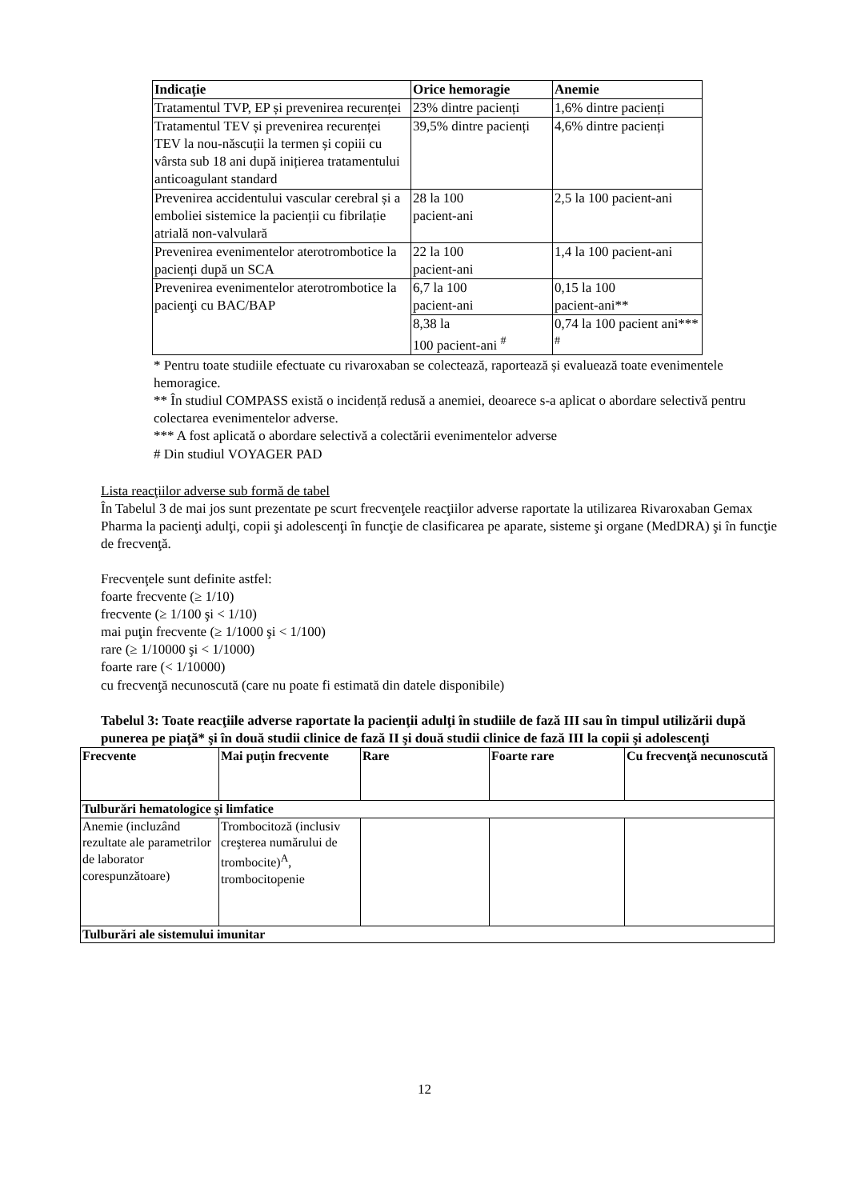| Indicație | Orice hemoragie | Anemie |
| --- | --- | --- |
| Tratamentul TVP, EP și prevenirea recurenței | 23% dintre pacienți | 1,6% dintre pacienți |
| Tratamentul TEV și prevenirea recurenței TEV la nou-născuții la termen și copiii cu vârsta sub 18 ani după inițierea tratamentului anticoagulant standard | 39,5% dintre pacienți | 4,6% dintre pacienți |
| Prevenirea accidentului vascular cerebral și a emboliei sistemice la pacienții cu fibrilație atrială non-valvulară | 28 la 100 pacient-ani | 2,5 la 100 pacient-ani |
| Prevenirea evenimentelor aterotrombotice la pacienți după un SCA | 22 la 100 pacient-ani | 1,4 la 100 pacient-ani |
| Prevenirea evenimentelor aterotrombotice la pacienţi cu BAC/BAP | 6,7 la 100 pacient-ani | 0,15 la 100 pacient-ani** |
| | 8,38 la 100 pacient-ani <sup>#</sup> | 0,74 la 100 pacient ani*** <sup>#</sup> |
* Pentru toate studiile efectuate cu rivaroxaban se colectează, raportează și evaluează toate evenimentele hemoragice.
** În studiul COMPASS există o incidență redusă a anemiei, deoarece s-a aplicat o abordare selectivă pentru colectarea evenimentelor adverse.
*** A fost aplicată o abordare selectivă a colectării evenimentelor adverse
# Din studiul VOYAGER PAD
Lista reacţiilor adverse sub formă de tabel
În Tabelul 3 de mai jos sunt prezentate pe scurt frecvenţele reacţiilor adverse raportate la utilizarea Rivaroxaban Gemax Pharma la pacienţi adulţi, copii şi adolescenţi în funcţie de clasificarea pe aparate, sisteme şi organe (MedDRA) şi în funcţie de frecvenţă.
Frecvenţele sunt definite astfel:
foarte frecvente (≥ 1/10)
frecvente (≥ 1/100 şi < 1/10)
mai puţin frecvente (≥ 1/1000 şi < 1/100)
rare (≥ 1/10000 şi < 1/1000)
foarte rare (< 1/10000)
cu frecvenţă necunoscută (care nu poate fi estimată din datele disponibile)
Tabelul 3: Toate reacţiile adverse raportate la pacienţii adulţi în studiile de fază III sau în timpul utilizării după punerea pe piaţă* şi în două studii clinice de fază II şi două studii clinice de fază III la copii şi adolescenţi
| Frecvente | Mai puţin frecvente | Rare | Foarte rare | Cu frecvenţă necunoscută |
| --- | --- | --- | --- | --- |
| Tulburări hematologice şi limfatice | | | | |
| Anemie (incluzând rezultate ale parametrilor de laborator corespunzătoare) | Trombocitoză (inclusiv creşterea numărului de trombocite)<sup>A</sup>, trombocitopenie | | | |
| Tulburări ale sistemului imunitar | | | | |
12